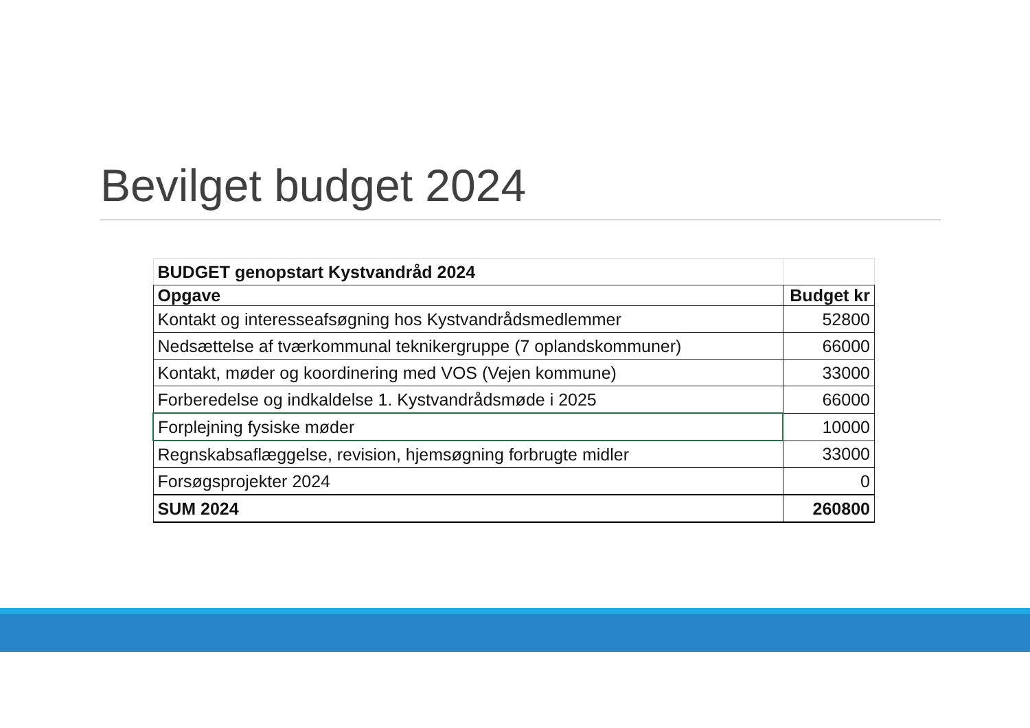Bevilget budget 2024
| BUDGET genopstart Kystvandråd 2024 | |
| Opgave | Budget kr |
| Kontakt og interesseafsøgning hos Kystvandrådsmedlemmer | 52800 |
| Nedsættelse af tværkommunal teknikergruppe (7 oplandskommuner) | 66000 |
| Kontakt, møder og koordinering med VOS (Vejen kommune) | 33000 |
| Forberedelse og indkaldelse 1. Kystvandrådsmøde i 2025 | 66000 |
| Forplejning fysiske møder | 10000 |
| Regnskabsaflæggelse, revision, hjemsøgning forbrugte midler | 33000 |
| Forsøgsprojekter 2024 | 0 |
| SUM 2024 | 260800 |